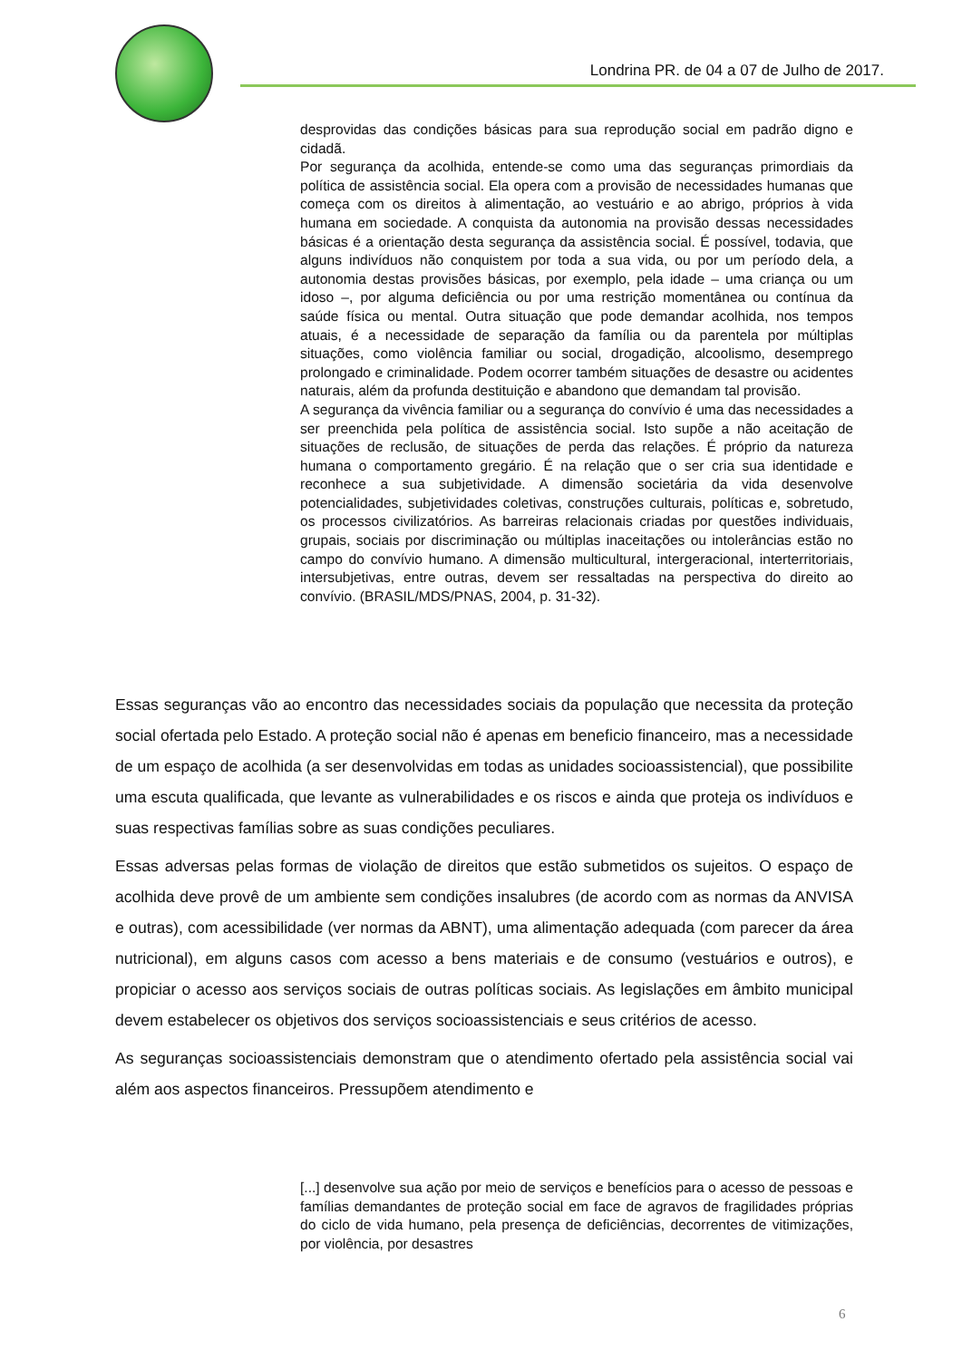Londrina PR. de 04 a 07 de Julho de 2017.
desprovidas das condições básicas para sua reprodução social em padrão digno e cidadã.
Por segurança da acolhida, entende-se como uma das seguranças primordiais da política de assistência social. Ela opera com a provisão de necessidades humanas que começa com os direitos à alimentação, ao vestuário e ao abrigo, próprios à vida humana em sociedade. A conquista da autonomia na provisão dessas necessidades básicas é a orientação desta segurança da assistência social. É possível, todavia, que alguns indivíduos não conquistem por toda a sua vida, ou por um período dela, a autonomia destas provisões básicas, por exemplo, pela idade – uma criança ou um idoso –, por alguma deficiência ou por uma restrição momentânea ou contínua da saúde física ou mental. Outra situação que pode demandar acolhida, nos tempos atuais, é a necessidade de separação da família ou da parentela por múltiplas situações, como violência familiar ou social, drogadição, alcoolismo, desemprego prolongado e criminalidade. Podem ocorrer também situações de desastre ou acidentes naturais, além da profunda destituição e abandono que demandam tal provisão.
A segurança da vivência familiar ou a segurança do convívio é uma das necessidades a ser preenchida pela política de assistência social. Isto supõe a não aceitação de situações de reclusão, de situações de perda das relações. É próprio da natureza humana o comportamento gregário. É na relação que o ser cria sua identidade e reconhece a sua subjetividade. A dimensão societária da vida desenvolve potencialidades, subjetividades coletivas, construções culturais, políticas e, sobretudo, os processos civilizatórios. As barreiras relacionais criadas por questões individuais, grupais, sociais por discriminação ou múltiplas inaceitações ou intolerâncias estão no campo do convívio humano. A dimensão multicultural, intergeracional, interterritoriais, intersubjetivas, entre outras, devem ser ressaltadas na perspectiva do direito ao convívio. (BRASIL/MDS/PNAS, 2004, p. 31-32).
Essas seguranças vão ao encontro das necessidades sociais da população que necessita da proteção social ofertada pelo Estado. A proteção social não é apenas em beneficio financeiro, mas a necessidade de um espaço de acolhida (a ser desenvolvidas em todas as unidades socioassistencial), que possibilite uma escuta qualificada, que levante as vulnerabilidades e os riscos e ainda que proteja os indivíduos e suas respectivas famílias sobre as suas condições peculiares.
Essas adversas pelas formas de violação de direitos que estão submetidos os sujeitos. O espaço de acolhida deve provê de um ambiente sem condições insalubres (de acordo com as normas da ANVISA e outras), com acessibilidade (ver normas da ABNT), uma alimentação adequada (com parecer da área nutricional), em alguns casos com acesso a bens materiais e de consumo (vestuários e outros), e propiciar o acesso aos serviços sociais de outras políticas sociais. As legislações em âmbito municipal devem estabelecer os objetivos dos serviços socioassistenciais e seus critérios de acesso.
As seguranças socioassistenciais demonstram que o atendimento ofertado pela assistência social vai além aos aspectos financeiros. Pressupõem atendimento e
[...] desenvolve sua ação por meio de serviços e benefícios para o acesso de pessoas e famílias demandantes de proteção social em face de agravos de fragilidades próprias do ciclo de vida humano, pela presença de deficiências, decorrentes de vitimizações, por violência, por desastres
6